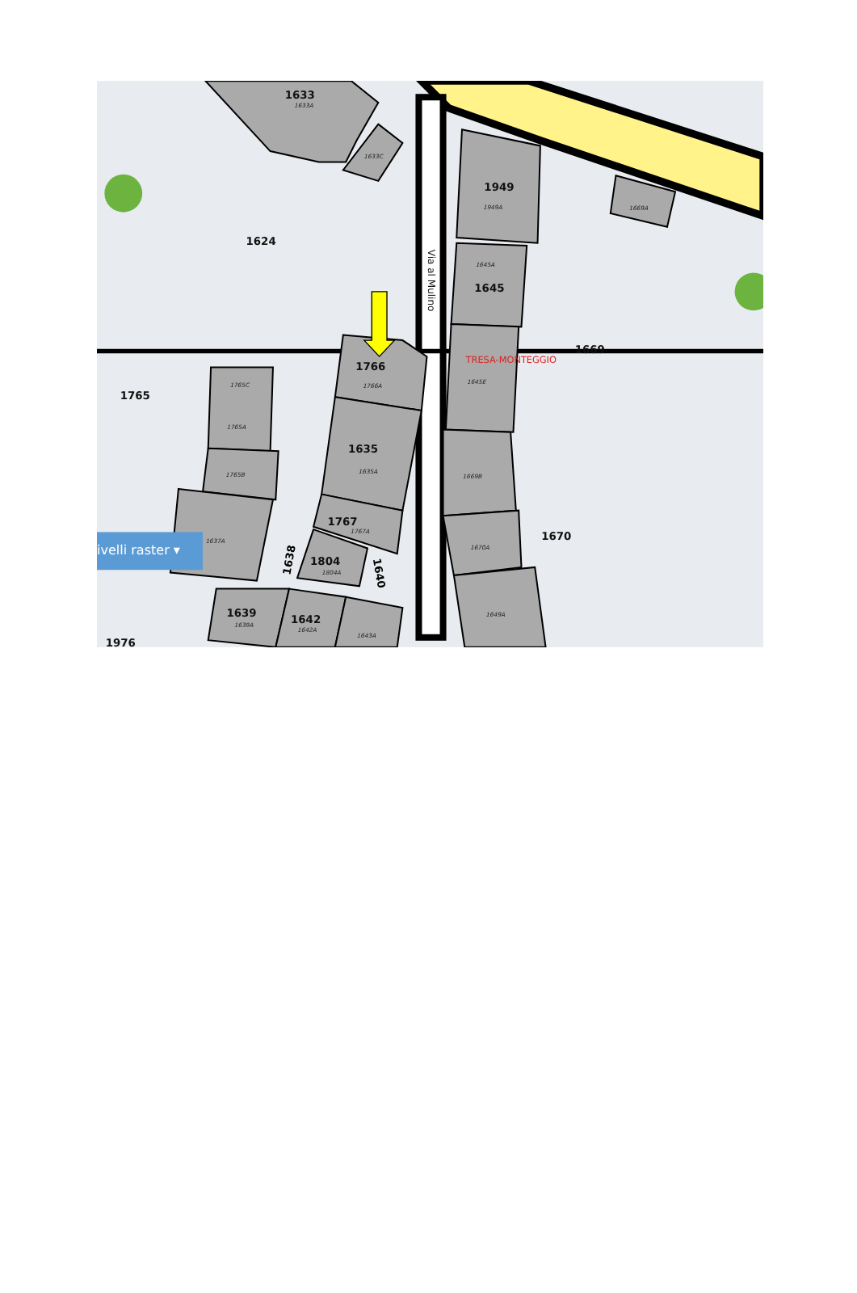1633
1624
1949
1645
1669
1766
1765
1635
1767
1670
1804
1639
1642
1976
1633A
1633C
1949A
1669A
1645A
1645E
1766A
1765C
1765A
1765B
1635A
1669B
1767A
1637A
1670A
1804A
1649A
1639A
1642A
1643A
TRESA-MONTEGGIO
Via al Mulino
1638
1640
ivelli raster ▾